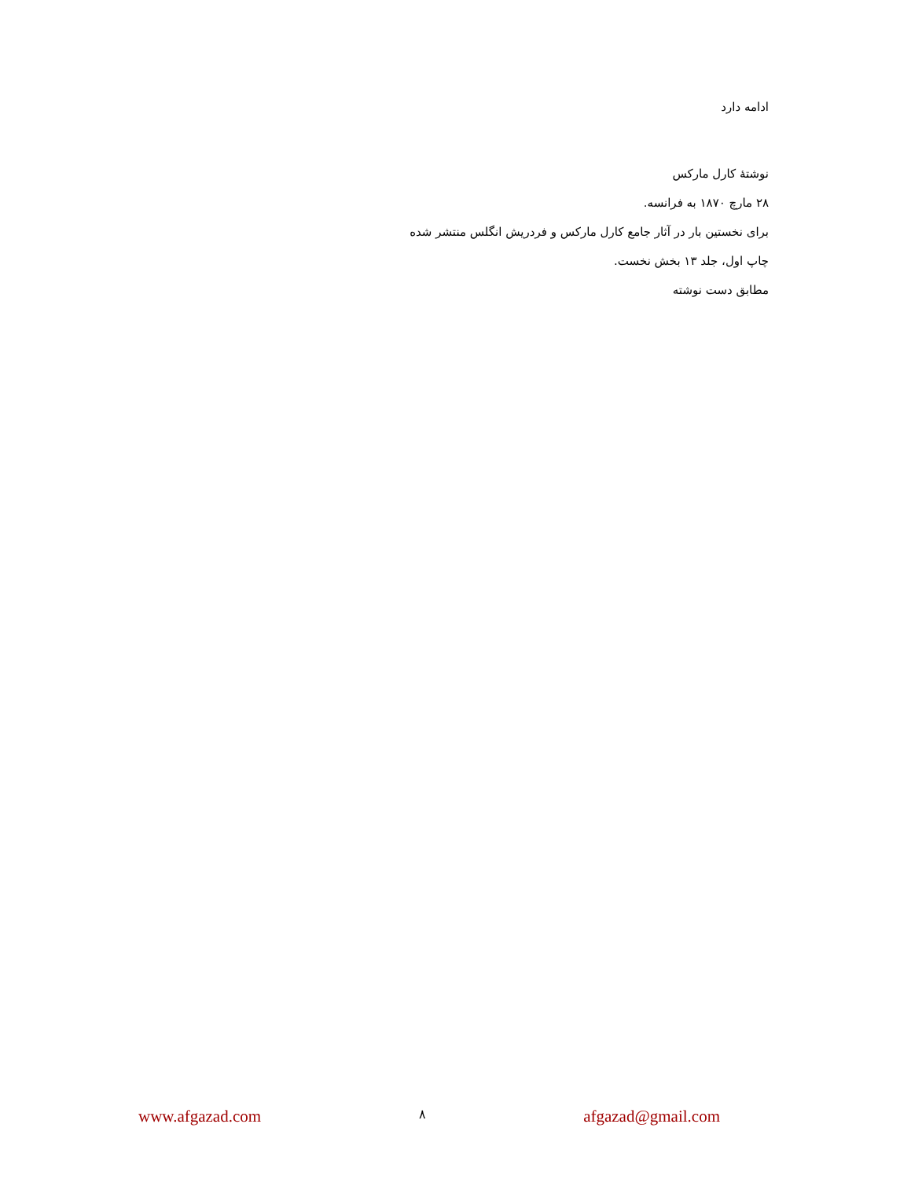ادامه دارد
نوشتۀ کارل مارکس
۲۸ مارچ ۱۸۷۰ به فرانسه.
برای نخستین بار در آثار جامع کارل مارکس و فردریش انگلس منتشر شده
چاپ اول، جلد ۱۳ بخش نخست.
مطابق دست نوشته
www.afgazad.com ۸ afgazad@gmail.com